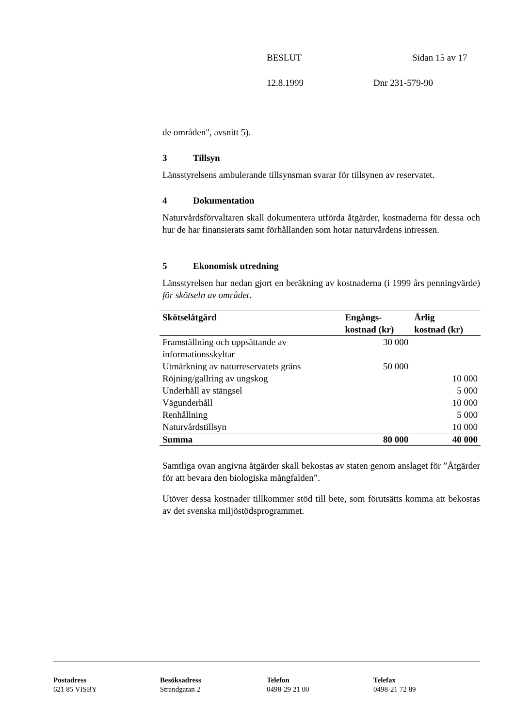BESLUT Sidan 15 av 17
12.8.1999 Dnr 231-579-90
de områden", avsnitt 5).
3 Tillsyn
Länsstyrelsens ambulerande tillsynsman svarar för tillsynen av reservatet.
4 Dokumentation
Naturvårdsförvaltaren skall dokumentera utförda åtgärder, kostnaderna för dessa och hur de har finansierats samt förhållanden som hotar naturvårdens intressen.
5 Ekonomisk utredning
Länsstyrelsen har nedan gjort en beräkning av kostnaderna (i 1999 års penningvärde) för skötseln av området.
| Skötselåtgärd | Engångs- kostnad (kr) | Årlig kostnad (kr) |
| --- | --- | --- |
| Framställning och uppsättande av informationsskyltar | 30 000 | |
| Utmärkning av naturreservatets gräns | 50 000 | |
| Röjning/gallring av ungskog | | 10 000 |
| Underhåll av stängsel | | 5 000 |
| Vägunderhåll | | 10 000 |
| Renhållning | | 5 000 |
| Naturvårdstillsyn | | 10 000 |
| Summa | 80 000 | 40 000 |
Samtliga ovan angivna åtgärder skall bekostas av staten genom anslaget för ”Åtgärder för att bevara den biologiska mångfalden”.
Utöver dessa kostnader tillkommer stöd till bete, som förutsätts komma att bekostas av det svenska miljöstödsprogrammet.
Postadress
621 85 VISBY
Besöksadress
Strandgatan 2
Telefon
0498-29 21 00
Telefax
0498-21 72 89